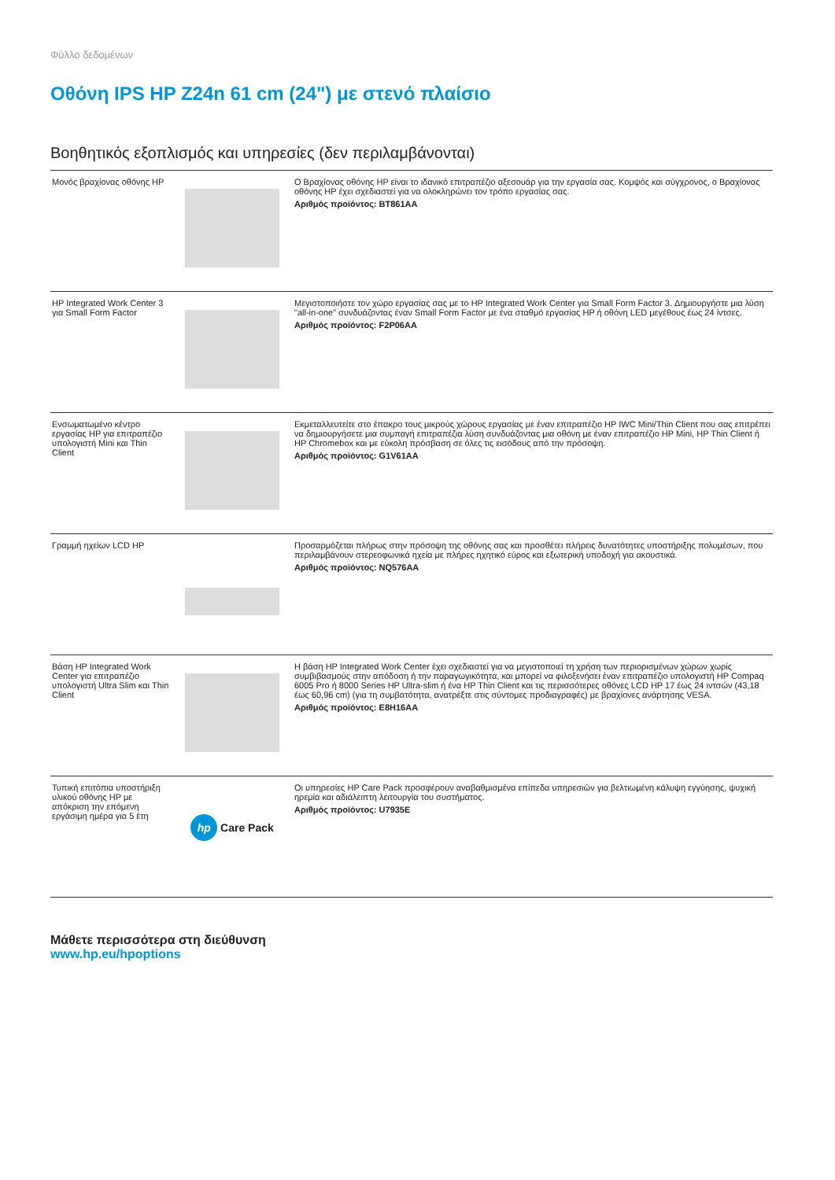Φύλλο δεδομένων
Οθόνη IPS HP Z24n 61 cm (24") με στενό πλαίσιο
Βοηθητικός εξοπλισμός και υπηρεσίες (δεν περιλαμβάνονται)
| Μονός βραχίονας οθόνης HP | | Ο Βραχίονας οθόνης HP είναι το ιδανικό επιτραπέζιο αξεσουάρ για την εργασία σας. Κομψός και σύγχρονος, ο Βραχίονας οθόνης HP έχει σχεδιαστεί για να ολοκληρώνει τον τρόπο εργασίας σας. Αριθμός προϊόντος: BT861AA |
| HP Integrated Work Center 3 για Small Form Factor | | Μεγιστοποιήστε τον χώρο εργασίας σας με το HP Integrated Work Center για Small Form Factor 3. Δημιουργήστε μια λύση "all-in-one" συνδυάζοντας έναν Small Form Factor με ένα σταθμό εργασίας HP ή οθόνη LED μεγέθους έως 24 ίντσες. Αριθμός προϊόντος: F2P06AA |
| Ενσωματωμένο κέντρο εργασίας HP για επιτραπέζιο υπολογιστή Mini και Thin Client | | Εκμεταλλευτείτε στο έπακρο τους μικρούς χώρους εργασίας με έναν επιτραπέζιο HP IWC Mini/Thin Client που σας επιτρέπει να δημιουργήσετε μια συμπαγή επιτραπέζια λύση συνδυάζοντας μια οθόνη με έναν επιτραπέζιο HP Mini, HP Thin Client ή HP Chromebox και με εύκολη πρόσβαση σε όλες τις εισόδους από την πρόσοψη. Αριθμός προϊόντος: G1V61AA |
| Γραμμή ηχείων LCD HP | | Προσαρμόζεται πλήρως στην πρόσοψη της οθόνης σας και προσθέτει πλήρεις δυνατότητες υποστήριξης πολυμέσων, που περιλαμβάνουν στερεοφωνικά ηχεία με πλήρες ηχητικό εύρος και εξωτερική υποδοχή για ακουστικά. Αριθμός προϊόντος: NQ576AA |
| Βάση HP Integrated Work Center για επιτραπέζιο υπολογιστή Ultra Slim και Thin Client | | Η βάση HP Integrated Work Center έχει σχεδιαστεί για να μεγιστοποιεί τη χρήση των περιορισμένων χώρων χωρίς συμβιβασμούς στην απόδοση ή την παραγωγικότητα, και μπορεί να φιλοξενήσει έναν επιτραπέζιο υπολογιστή HP Compaq 6005 Pro ή 8000 Series HP Ultra-slim ή ένα HP Thin Client και τις περισσότερες οθόνες LCD HP 17 έως 24 ιντσών (43,18 έως 60,96 cm) (για τη συμβατότητα, ανατρέξτε στις σύντομες προδιαγραφές) με βραχίονες ανάρτησης VESA. Αριθμός προϊόντος: E8H16AA |
| Τυπική επιτόπια υποστήριξη υλικού οθόνης HP με απόκριση την επόμενη εργάσιμη ημέρα για 5 έτη | hp Care Pack | Οι υπηρεσίες HP Care Pack προσφέρουν αναβαθμισμένα επίπεδα υπηρεσιών για βελτιωμένη κάλυψη εγγύησης, ψυχική ηρεμία και αδιάλειπτη λειτουργία του συστήματος. Αριθμός προϊόντος: U7935E |
Μάθετε περισσότερα στη διεύθυνση
www.hp.eu/hpoptions